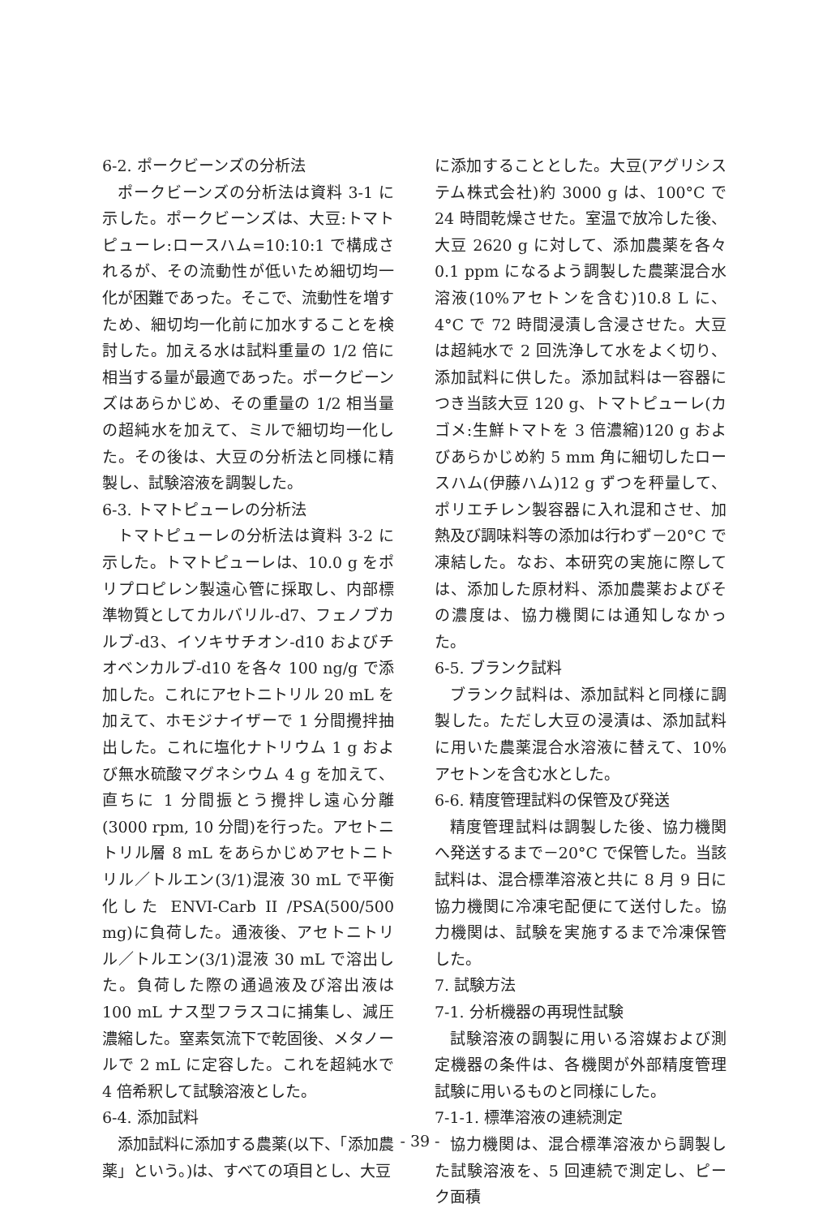6-2. ポークビーンズの分析法
ポークビーンズの分析法は資料 3-1 に示した。ポークビーンズは、大豆:トマトピューレ:ロースハム=10:10:1 で構成されるが、その流動性が低いため細切均一化が困難であった。そこで、流動性を増すため、細切均一化前に加水することを検討した。加える水は試料重量の 1/2 倍に相当する量が最適であった。ポークビーンズはあらかじめ、その重量の 1/2 相当量の超純水を加えて、ミルで細切均一化した。その後は、大豆の分析法と同様に精製し、試験溶液を調製した。
6-3. トマトピューレの分析法
トマトピューレの分析法は資料 3-2 に示した。トマトピューレは、10.0 g をポリプロピレン製遠心管に採取し、内部標準物質としてカルバリル-d7、フェノブカルブ-d3、イソキサチオン-d10 およびチオベンカルブ-d10 を各々 100 ng/g で添加した。これにアセトニトリル 20 mL を加えて、ホモジナイザーで 1 分間攪拌抽出した。これに塩化ナトリウム 1 g および無水硫酸マグネシウム 4 g を加えて、直ちに 1 分間振とう攪拌し遠心分離(3000 rpm, 10 分間)を行った。アセトニトリル層 8 mL をあらかじめアセトニトリル／トルエン(3/1)混液 30 mL で平衡化した ENVI-Carb II /PSA(500/500 mg)に負荷した。通液後、アセトニトリル／トルエン(3/1)混液 30 mL で溶出した。負荷した際の通過液及び溶出液は 100 mL ナス型フラスコに捕集し、減圧濃縮した。窒素気流下で乾固後、メタノールで 2 mL に定容した。これを超純水で 4 倍希釈して試験溶液とした。
6-4. 添加試料
添加試料に添加する農薬(以下、「添加農薬」という。)は、すべての項目とし、大豆
に添加することとした。大豆(アグリシステム株式会社)約 3000 g は、100°C で 24 時間乾燥させた。室温で放冷した後、大豆 2620 g に対して、添加農薬を各々0.1 ppm になるよう調製した農薬混合水溶液(10%アセトンを含む)10.8 L に、4°C で 72 時間浸漬し含浸させた。大豆は超純水で 2 回洗浄して水をよく切り、添加試料に供した。添加試料は一容器につき当該大豆 120 g、トマトピューレ(カゴメ:生鮮トマトを 3 倍濃縮)120 g およびあらかじめ約 5 mm 角に細切したロースハム(伊藤ハム)12 g ずつを秤量して、ポリエチレン製容器に入れ混和させ、加熱及び調味料等の添加は行わず－20°C で凍結した。なお、本研究の実施に際しては、添加した原材料、添加農薬およびその濃度は、協力機関には通知しなかった。
6-5. ブランク試料
ブランク試料は、添加試料と同様に調製した。ただし大豆の浸漬は、添加試料に用いた農薬混合水溶液に替えて、10%アセトンを含む水とした。
6-6. 精度管理試料の保管及び発送
精度管理試料は調製した後、協力機関へ発送するまで－20°C で保管した。当該試料は、混合標準溶液と共に 8 月 9 日に協力機関に冷凍宅配便にて送付した。協力機関は、試験を実施するまで冷凍保管した。
7. 試験方法
7-1. 分析機器の再現性試験
試験溶液の調製に用いる溶媒および測定機器の条件は、各機関が外部精度管理試験に用いるものと同様にした。
7-1-1. 標準溶液の連続測定
協力機関は、混合標準溶液から調製した試験溶液を、5 回連続で測定し、ピーク面積
- 39 -